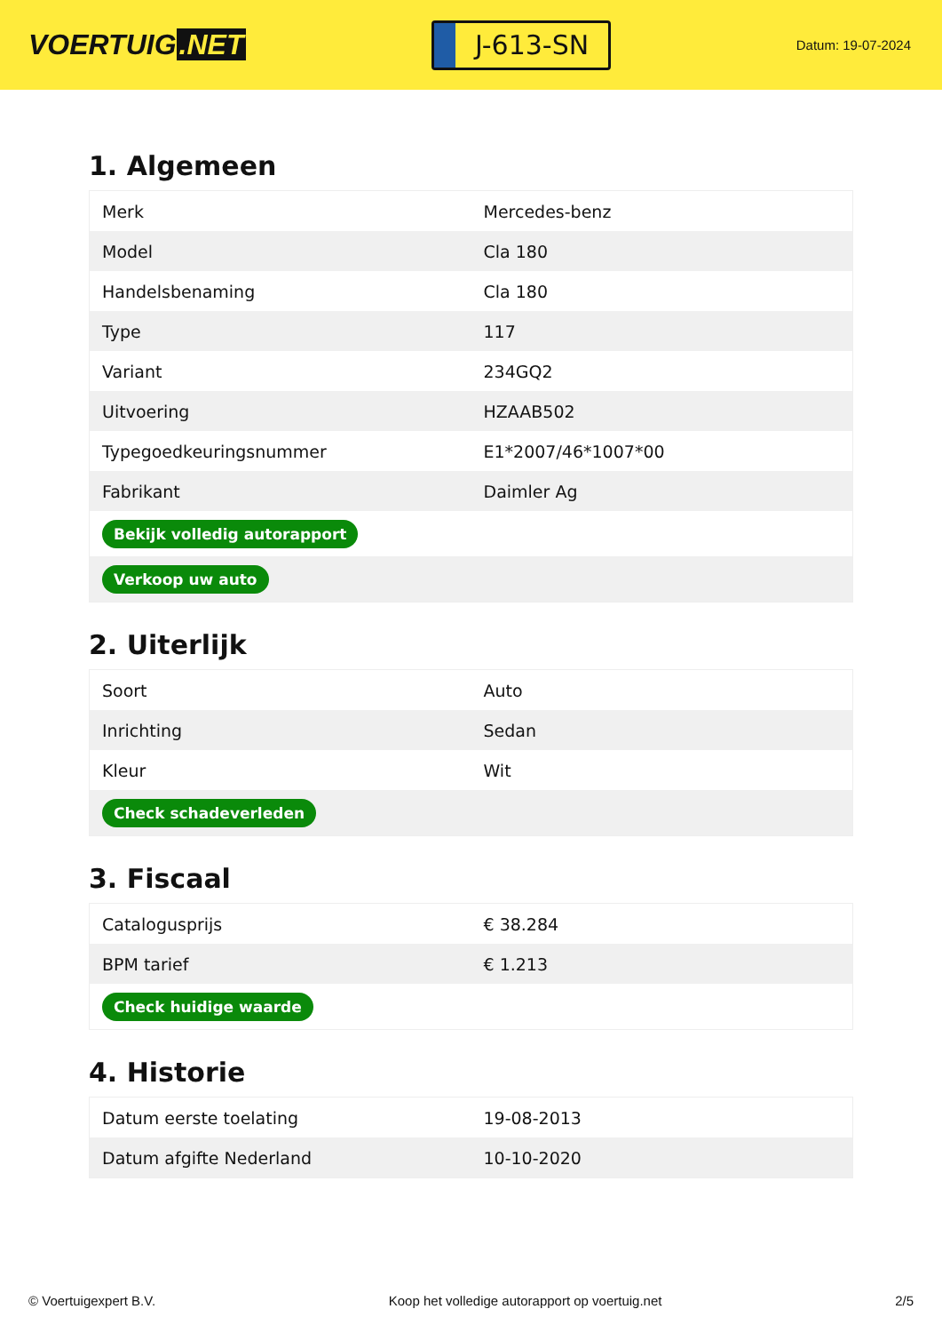VOERTUIG.NET
J-613-SN
Datum: 19-07-2024
1. Algemeen
| Merk | Mercedes-benz |
| Model | Cla 180 |
| Handelsbenaming | Cla 180 |
| Type | 117 |
| Variant | 234GQ2 |
| Uitvoering | HZAAB502 |
| Typegoedkeuringsnummer | E1*2007/46*1007*00 |
| Fabrikant | Daimler Ag |
| Bekijk volledig autorapport | |
| Verkoop uw auto | |
2. Uiterlijk
| Soort | Auto |
| Inrichting | Sedan |
| Kleur | Wit |
| Check schadeverleden | |
3. Fiscaal
| Catalogusprijs | € 38.284 |
| BPM tarief | € 1.213 |
| Check huidige waarde | |
4. Historie
| Datum eerste toelating | 19-08-2013 |
| Datum afgifte Nederland | 10-10-2020 |
© Voertuigexpert B.V. Koop het volledige autorapport op voertuig.net 2/5